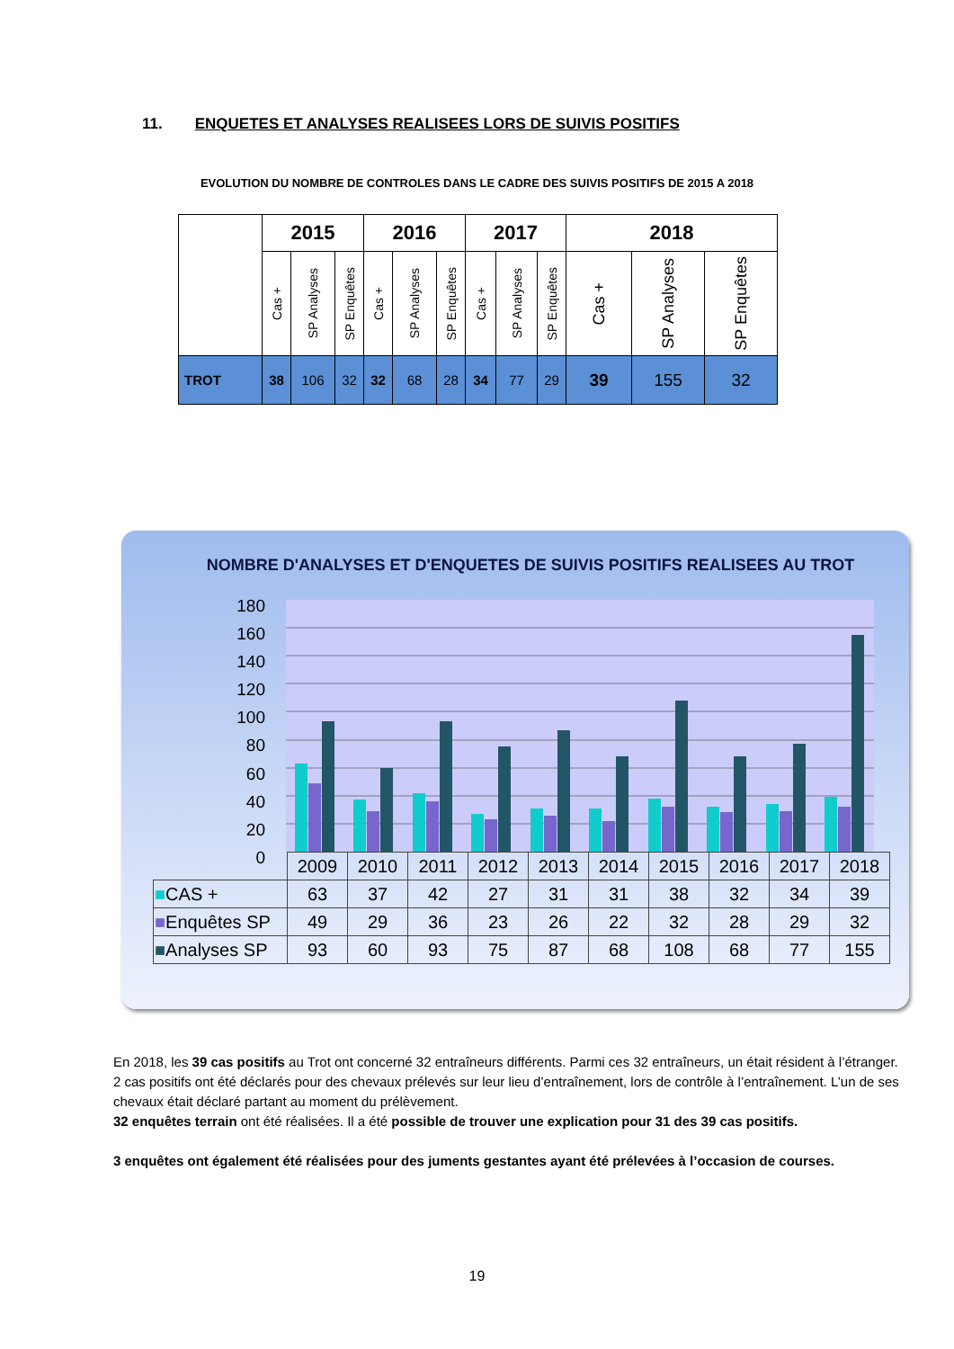11. ENQUETES ET ANALYSES REALISEES LORS DE SUIVIS POSITIFS
EVOLUTION DU NOMBRE DE CONTROLES DANS LE CADRE DES SUIVIS POSITIFS DE 2015 A 2018
| | 2015 | | | 2016 | | | 2017 | | | 2018 | | |
| --- | --- | --- | --- | --- | --- | --- | --- | --- | --- | --- | --- | --- |
| | Cas + | SP Analyses | SP Enquêtes | Cas + | SP Analyses | SP Enquêtes | Cas + | SP Analyses | SP Enquêtes | Cas + | SP Analyses | SP Enquêtes |
| TROT | 38 | 106 | 32 | 32 | 68 | 28 | 34 | 77 | 29 | 39 | 155 | 32 |
NOMBRE D'ANALYSES ET D'ENQUETES DE SUIVIS POSITIFS REALISEES AU TROT
180
160
140
120
100
80
60
40
20
0
| | 2009 | 2010 | 2011 | 2012 | 2013 | 2014 | 2015 | 2016 | 2017 | 2018 |
| ■ CAS + | 63 | 37 | 42 | 27 | 31 | 31 | 38 | 32 | 34 | 39 |
| ■ Enquêtes SP | 49 | 29 | 36 | 23 | 26 | 22 | 32 | 28 | 29 | 32 |
| ■ Analyses SP | 93 | 60 | 93 | 75 | 87 | 68 | 108 | 68 | 77 | 155 |
En 2018, les 39 cas positifs au Trot ont concerné 32 entraîneurs différents. Parmi ces 32 entraîneurs, un était résident à l’étranger.
2 cas positifs ont été déclarés pour des chevaux prélevés sur leur lieu d’entraînement, lors de contrôle à l’entraînement. L’un de ses chevaux était déclaré partant au moment du prélèvement.
32 enquêtes terrain ont été réalisées. Il a été possible de trouver une explication pour 31 des 39 cas positifs.
3 enquêtes ont également été réalisées pour des juments gestantes ayant été prélevées à l’occasion de courses.
19